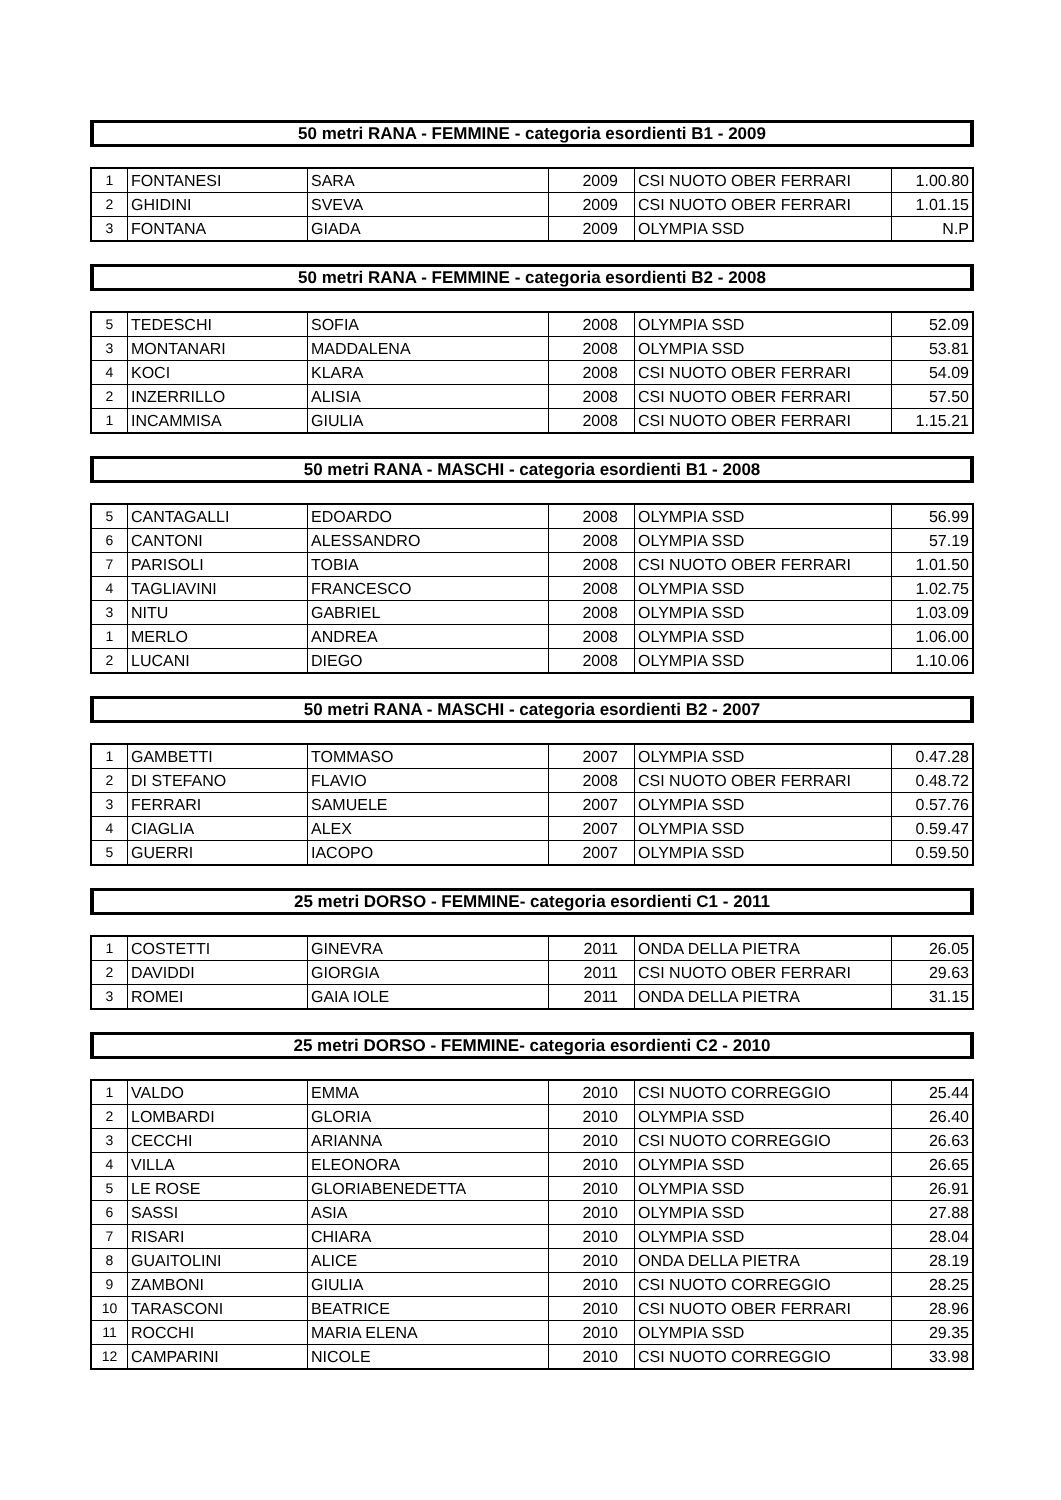50 metri RANA - FEMMINE - categoria esordienti B1 - 2009
| 1 | FONTANESI | SARA | 2009 | CSI NUOTO OBER FERRARI | 1.00.80 |
| 2 | GHIDINI | SVEVA | 2009 | CSI NUOTO OBER FERRARI | 1.01.15 |
| 3 | FONTANA | GIADA | 2009 | OLYMPIA SSD | N.P |
50 metri RANA - FEMMINE - categoria esordienti B2 - 2008
| 5 | TEDESCHI | SOFIA | 2008 | OLYMPIA SSD | 52.09 |
| 3 | MONTANARI | MADDALENA | 2008 | OLYMPIA SSD | 53.81 |
| 4 | KOCI | KLARA | 2008 | CSI NUOTO OBER FERRARI | 54.09 |
| 2 | INZERRILLO | ALISIA | 2008 | CSI NUOTO OBER FERRARI | 57.50 |
| 1 | INCAMMISA | GIULIA | 2008 | CSI NUOTO OBER FERRARI | 1.15.21 |
50 metri RANA - MASCHI - categoria esordienti B1 - 2008
| 5 | CANTAGALLI | EDOARDO | 2008 | OLYMPIA SSD | 56.99 |
| 6 | CANTONI | ALESSANDRO | 2008 | OLYMPIA SSD | 57.19 |
| 7 | PARISOLI | TOBIA | 2008 | CSI NUOTO OBER FERRARI | 1.01.50 |
| 4 | TAGLIAVINI | FRANCESCO | 2008 | OLYMPIA SSD | 1.02.75 |
| 3 | NITU | GABRIEL | 2008 | OLYMPIA SSD | 1.03.09 |
| 1 | MERLO | ANDREA | 2008 | OLYMPIA SSD | 1.06.00 |
| 2 | LUCANI | DIEGO | 2008 | OLYMPIA SSD | 1.10.06 |
50 metri RANA - MASCHI - categoria esordienti B2 - 2007
| 1 | GAMBETTI | TOMMASO | 2007 | OLYMPIA SSD | 0.47.28 |
| 2 | DI STEFANO | FLAVIO | 2008 | CSI NUOTO OBER FERRARI | 0.48.72 |
| 3 | FERRARI | SAMUELE | 2007 | OLYMPIA SSD | 0.57.76 |
| 4 | CIAGLIA | ALEX | 2007 | OLYMPIA SSD | 0.59.47 |
| 5 | GUERRI | IACOPO | 2007 | OLYMPIA SSD | 0.59.50 |
25 metri DORSO - FEMMINE- categoria esordienti C1 - 2011
| 1 | COSTETTI | GINEVRA | 2011 | ONDA DELLA PIETRA | 26.05 |
| 2 | DAVIDDI | GIORGIA | 2011 | CSI NUOTO OBER FERRARI | 29.63 |
| 3 | ROMEI | GAIA IOLE | 2011 | ONDA DELLA PIETRA | 31.15 |
25 metri DORSO - FEMMINE- categoria esordienti C2 - 2010
| 1 | VALDO | EMMA | 2010 | CSI NUOTO CORREGGIO | 25.44 |
| 2 | LOMBARDI | GLORIA | 2010 | OLYMPIA SSD | 26.40 |
| 3 | CECCHI | ARIANNA | 2010 | CSI NUOTO CORREGGIO | 26.63 |
| 4 | VILLA | ELEONORA | 2010 | OLYMPIA SSD | 26.65 |
| 5 | LE ROSE | GLORIABENEDETTA | 2010 | OLYMPIA SSD | 26.91 |
| 6 | SASSI | ASIA | 2010 | OLYMPIA SSD | 27.88 |
| 7 | RISARI | CHIARA | 2010 | OLYMPIA SSD | 28.04 |
| 8 | GUAITOLINI | ALICE | 2010 | ONDA DELLA PIETRA | 28.19 |
| 9 | ZAMBONI | GIULIA | 2010 | CSI NUOTO CORREGGIO | 28.25 |
| 10 | TARASCONI | BEATRICE | 2010 | CSI NUOTO OBER FERRARI | 28.96 |
| 11 | ROCCHI | MARIA ELENA | 2010 | OLYMPIA SSD | 29.35 |
| 12 | CAMPARINI | NICOLE | 2010 | CSI NUOTO CORREGGIO | 33.98 |